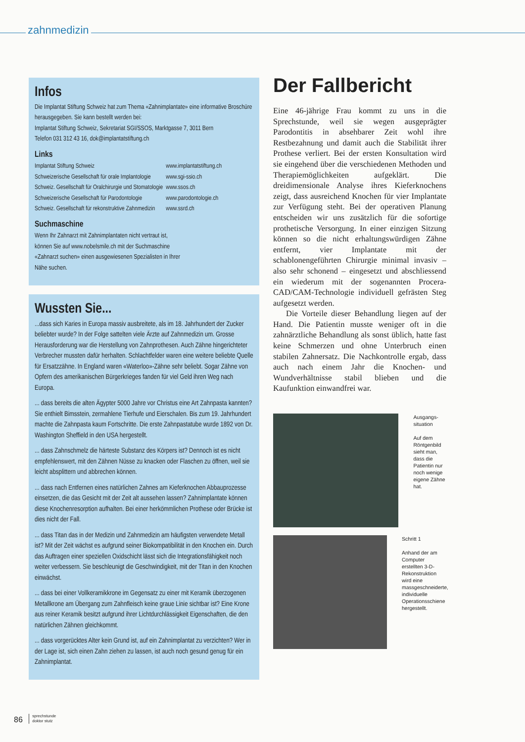zahnmedizin
Infos
Die Implantat Stiftung Schweiz hat zum Thema «Zahnimplantate» eine informative Broschüre herausgegeben. Sie kann bestellt werden bei:
Implantat Stiftung Schweiz, Sekretariat SGI/SSOS, Marktgasse 7, 3011 Bern
Telefon 031 312 43 16, dok@implantatstiftung.ch
Links
| Implantat Stiftung Schweiz | www.implantatstiftung.ch |
| Schweizerische Gesellschaft für orale Implantologie | www.sgi-ssio.ch |
| Schweiz. Gesellschaft für Oralchirurgie und Stomatologie | www.ssos.ch |
| Schweizerische Gesellschaft für Parodontologie | www.parodontologie.ch |
| Schweiz. Gesellschaft für rekonstruktive Zahnmedizin | www.ssrd.ch |
Suchmaschine
Wenn Ihr Zahnarzt mit Zahnimplantaten nicht vertraut ist, können Sie auf www.nobelsmile.ch mit der Suchmaschine «Zahnarzt suchen» einen ausgewiesenen Spezialisten in Ihrer Nähe suchen.
Wussten Sie...
...dass sich Karies in Europa massiv ausbreitete, als im 18. Jahrhundert der Zucker beliebter wurde? In der Folge sattelten viele Ärzte auf Zahnmedizin um. Grosse Herausforderung war die Herstellung von Zahnprothesen. Auch Zähne hingerichteter Verbrecher mussten dafür herhalten. Schlachtfelder waren eine weitere beliebte Quelle für Ersatzzähne. In England waren «Waterloo»-Zähne sehr beliebt. Sogar Zähne von Opfern des amerikanischen Bürgerkrieges fanden für viel Geld ihren Weg nach Europa.
... dass bereits die alten Ägypter 5000 Jahre vor Christus eine Art Zahnpasta kannten? Sie enthielt Bimsstein, zermahlene Tierhufe und Eierschalen. Bis zum 19. Jahrhundert machte die Zahnpasta kaum Fortschritte. Die erste Zahnpastatube wurde 1892 von Dr. Washington Sheffield in den USA hergestellt.
... dass Zahnschmelz die härteste Substanz des Körpers ist? Dennoch ist es nicht empfehlenswert, mit den Zähnen Nüsse zu knacken oder Flaschen zu öffnen, weil sie leicht absplittern und abbrechen können.
... dass nach Entfernen eines natürlichen Zahnes am Kieferknochen Abbauprozesse einsetzen, die das Gesicht mit der Zeit alt aussehen lassen? Zahnimplantate können diese Knochenresorption aufhalten. Bei einer herkömmlichen Prothese oder Brücke ist dies nicht der Fall.
... dass Titan das in der Medizin und Zahnmedizin am häufigsten verwendete Metall ist? Mit der Zeit wächst es aufgrund seiner Biokompatibilität in den Knochen ein. Durch das Auftragen einer speziellen Oxidschicht lässt sich die Integrationsfähigkeit noch weiter verbessern. Sie beschleunigt die Geschwindigkeit, mit der Titan in den Knochen einwächst.
... dass bei einer Vollkeramikkrone im Gegensatz zu einer mit Keramik überzogenen Metallkrone am Übergang zum Zahnfleisch keine graue Linie sichtbar ist? Eine Krone aus reiner Keramik besitzt aufgrund ihrer Lichtdurchlässigkeit Eigenschaften, die den natürlichen Zähnen gleichkommt.
... dass vorgerücktes Alter kein Grund ist, auf ein Zahnimplantat zu verzichten? Wer in der Lage ist, sich einen Zahn ziehen zu lassen, ist auch noch gesund genug für ein Zahnimplantat.
Der Fallbericht
Eine 46-jährige Frau kommt zu uns in die Sprechstunde, weil sie wegen ausgeprägter Parodontitis in absehbarer Zeit wohl ihre Restbezahnung und damit auch die Stabilität ihrer Prothese verliert. Bei der ersten Konsultation wird sie eingehend über die verschiedenen Methoden und Therapiemöglichkeiten aufgeklärt. Die dreidimensionale Analyse ihres Kieferknochens zeigt, dass ausreichend Knochen für vier Implantate zur Verfügung steht. Bei der operativen Planung entscheiden wir uns zusätzlich für die sofortige prothetische Versorgung. In einer einzigen Sitzung können so die nicht erhaltungswürdigen Zähne entfernt, vier Implantate mit der schablonengeführten Chirurgie minimal invasiv – also sehr schonend – eingesetzt und abschliessend ein wiederum mit der sogenannten Procera-CAD/CAM-Technologie individuell gefrästen Steg aufgesetzt werden.
Die Vorteile dieser Behandlung liegen auf der Hand. Die Patientin musste weniger oft in die zahnärztliche Behandlung als sonst üblich, hatte fast keine Schmerzen und ohne Unterbruch einen stabilen Zahnersatz. Die Nachkontrolle ergab, dass auch nach einem Jahr die Knochen- und Wundverhältnisse stabil blieben und die Kaufunktion einwandfrei war.
Ausgangs-
situation
Auf dem Röntgenbild sieht man, dass die Patientin nur noch wenige eigene Zähne hat.
Schritt 1
Anhand der am Computer erstellten 3-D-Rekonstruktion wird eine massgeschneiderte, individuelle Operationsschiene hergestellt.
86 sprechstunde
doktor stutz